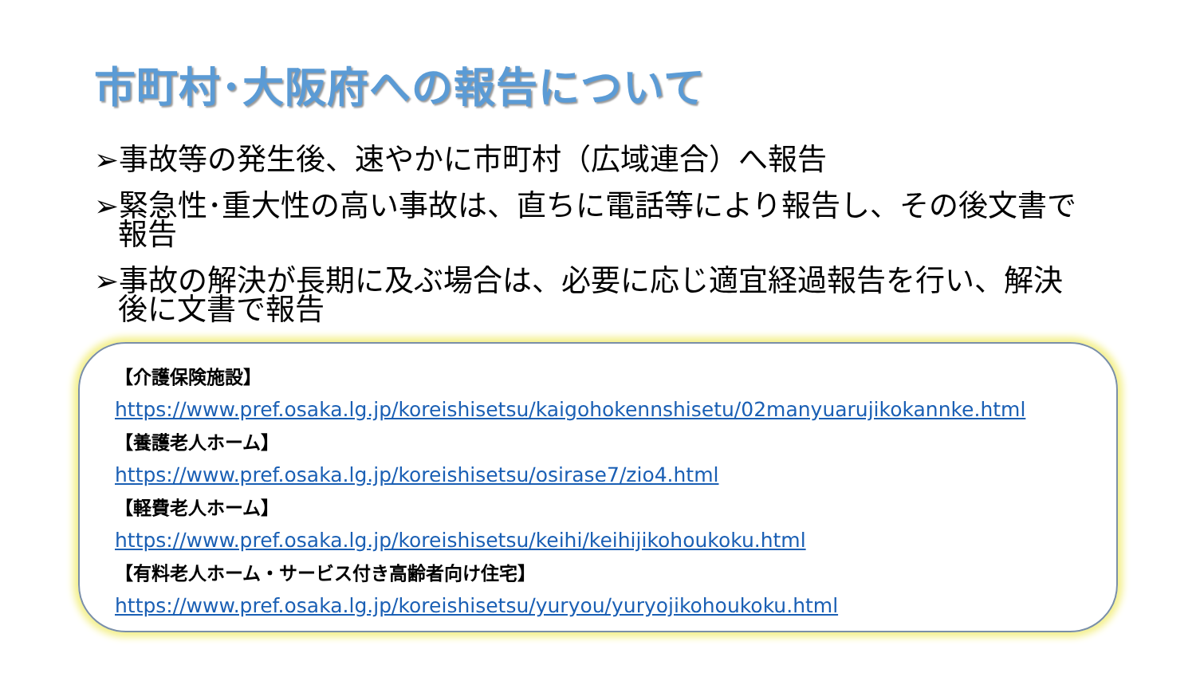市町村･大阪府への報告について
➢事故等の発生後、速やかに市町村（広域連合）へ報告
➢緊急性･重大性の高い事故は、直ちに電話等により報告し、その後文書で報告
➢事故の解決が長期に及ぶ場合は、必要に応じ適宜経過報告を行い、解決後に文書で報告
【介護保険施設】
https://www.pref.osaka.lg.jp/koreishisetsu/kaigohokennshisetu/02manyuarujikokannke.html
【養護老人ホーム】
https://www.pref.osaka.lg.jp/koreishisetsu/osirase7/zio4.html
【軽費老人ホーム】
https://www.pref.osaka.lg.jp/koreishisetsu/keihi/keihijikohoukoku.html
【有料老人ホーム・サービス付き高齢者向け住宅】
https://www.pref.osaka.lg.jp/koreishisetsu/yuryou/yuryojikohoukoku.html